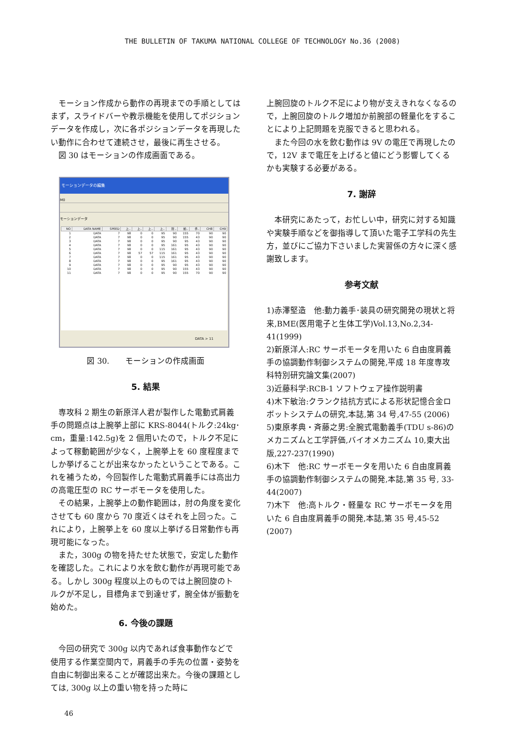THE BULLETIN OF TAKUMA NATIONAL COLLEGE OF TECHNOLOGY No.36 (2008)
モーション作成から動作の再現までの手順としてはまず，スライドバーや教示機能を使用してポジションデータを作成し，次に各ポジションデータを再現したい動作に合わせて連続させ，最後に再生させる。
図 30 はモーションの作成画面である。
モーションデータの編集
M0
モーションデータ
| NO | DATA NAME | SPEED | 上.. | 上.. | 上.. | 上.. | 肘.. | 前.. | 手.. | CH8 | CH9 |
| --- | --- | --- | --- | --- | --- | --- | --- | --- | --- | --- | --- |
| 1 | DATA | 7 | 98 | 0 | 0 | 95 | 90 | 155 | 70 | 90 | 90 |
| 2 | DATA | 7 | 98 | 0 | 0 | 95 | 90 | 155 | 43 | 90 | 90 |
| 3 | DATA | 7 | 98 | 0 | 0 | 95 | 90 | 95 | 43 | 90 | 90 |
| 4 | DATA | 7 | 98 | 0 | 0 | 95 | 161 | 95 | 43 | 90 | 90 |
| 5 | DATA | 7 | 98 | 0 | 0 | 115 | 161 | 95 | 43 | 90 | 90 |
| 6 | DATA | 7 | 98 | 57 | 57 | 115 | 161 | 95 | 43 | 90 | 90 |
| 7 | DATA | 7 | 98 | 0 | 0 | 115 | 161 | 95 | 43 | 90 | 90 |
| 8 | DATA | 7 | 98 | 0 | 0 | 95 | 161 | 95 | 43 | 90 | 90 |
| 9 | DATA | 7 | 98 | 0 | 0 | 95 | 90 | 95 | 43 | 90 | 90 |
| 10 | DATA | 7 | 98 | 0 | 0 | 95 | 90 | 155 | 43 | 90 | 90 |
| 11 | DATA | 7 | 98 | 0 | 0 | 95 | 90 | 155 | 70 | 90 | 90 |
DATA > 11
図 30.　　モーションの作成画面
5. 結果
専攻科 2 期生の新原洋人君が製作した電動式肩義手の問題点は上腕挙上部に KRS-8044(トルク:24kg･cm，重量:142.5g)を 2 個用いたので，トルク不足によって稼動範囲が少なく，上腕挙上を 60 度程度までしか挙げることが出来なかったということである。これを補うため，今回製作した電動式肩義手には高出力の高電圧型の RC サーボモータを使用した。
その結果，上腕挙上の動作範囲は，肘の角度を変化させても 60 度から 70 度近くはそれを上回った。これにより，上腕挙上を 60 度以上挙げる日常動作も再現可能になった。
また，300g の物を持たせた状態で，安定した動作を確認した。これにより水を飲む動作が再現可能である。しかし 300g 程度以上のものでは上腕回旋のトルクが不足し，目標角まで到達せず，腕全体が振動を始めた。
6. 今後の課題
今回の研究で 300g 以内であれば食事動作などで使用する作業空間内で，肩義手の手先の位置・姿勢を自由に制御出来ることが確認出来た。今後の課題としては, 300g 以上の重い物を持った時に
上腕回旋のトルク不足により物が支えきれなくなるので，上腕回旋のトルク増加か前腕部の軽量化をすることにより上記問題を克服できると思われる。
また今回の水を飲む動作は 9V の電圧で再現したので，12V まで電圧を上げると値にどう影響してくるかも実験する必要がある。
7. 謝辞
本研究にあたって，お忙しい中，研究に対する知識や実験手順などを御指導して頂いた電子工学科の先生方，並びにご協力下さいました実習係の方々に深く感謝致します。
参考文献
1)赤澤堅造　他:動力義手･装具の研究開発の現状と将来,BME(医用電子と生体工学)Vol.13,No.2,34-41(1999)
2)新原洋人:RC サーボモータを用いた 6 自由度肩義手の協調動作制御システムの開発,平成 18 年度専攻科特別研究論文集(2007)
3)近藤科学:RCB-1 ソフトウェア操作説明書
4)木下敏治:クランク拮抗方式による形状記憶合金ロボットシステムの研究,本誌,第 34 号,47-55 (2006)
5)東原孝典・斉藤之男:全腕式電動義手(TDU s-86)のメカニズムと工学評価,バイオメカニズム 10,東大出版,227-237(1990)
6)木下　他:RC サーボモータを用いた 6 自由度肩義手の協調動作制御システムの開発,本誌,第 35 号, 33-44(2007)
7)木下　他:高トルク・軽量な RC サーボモータを用いた 6 自由度肩義手の開発,本誌,第 35 号,45-52 (2007)
46